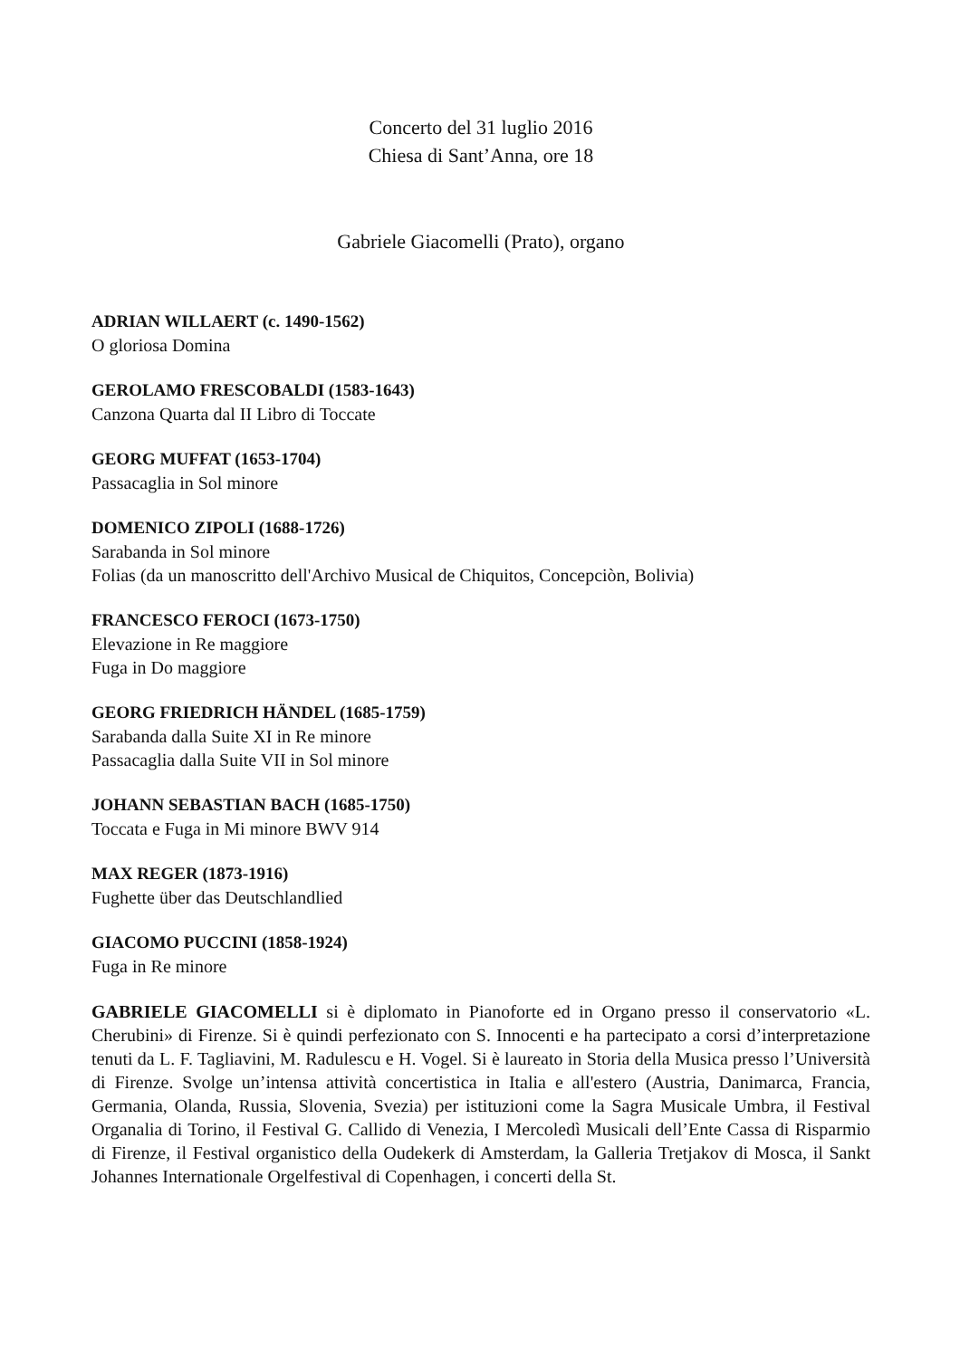Concerto del 31 luglio 2016
Chiesa di Sant’Anna, ore 18
Gabriele Giacomelli (Prato), organo
ADRIAN WILLAERT (c. 1490-1562)
O gloriosa Domina
GEROLAMO FRESCOBALDI (1583-1643)
Canzona Quarta dal II Libro di Toccate
GEORG MUFFAT (1653-1704)
Passacaglia in Sol minore
DOMENICO ZIPOLI (1688-1726)
Sarabanda in Sol minore
Folias (da un manoscritto dell'Archivo Musical de Chiquitos, Concepciòn, Bolivia)
FRANCESCO FEROCI (1673-1750)
Elevazione in Re maggiore
Fuga in Do maggiore
GEORG FRIEDRICH HÄNDEL (1685-1759)
Sarabanda dalla Suite XI in Re minore
Passacaglia dalla Suite VII in Sol minore
JOHANN SEBASTIAN BACH (1685-1750)
Toccata e Fuga in Mi minore BWV 914
MAX REGER (1873-1916)
Fughette über das Deutschlandlied
GIACOMO PUCCINI (1858-1924)
Fuga in Re minore
GABRIELE GIACOMELLI si è diplomato in Pianoforte ed in Organo presso il conservatorio «L. Cherubini» di Firenze. Si è quindi perfezionato con S. Innocenti e ha partecipato a corsi d’interpretazione tenuti da L. F. Tagliavini, M. Radulescu e H. Vogel. Si è laureato in Storia della Musica presso l’Università di Firenze. Svolge un’intensa attività concertistica in Italia e all'estero (Austria, Danimarca, Francia, Germania, Olanda, Russia, Slovenia, Svezia) per istituzioni come la Sagra Musicale Umbra, il Festival Organalia di Torino, il Festival G. Callido di Venezia, I Mercoledì Musicali dell’Ente Cassa di Risparmio di Firenze, il Festival organistico della Oudekerk di Amsterdam, la Galleria Tretjakov di Mosca, il Sankt Johannes Internationale Orgelfestival di Copenhagen, i concerti della St.